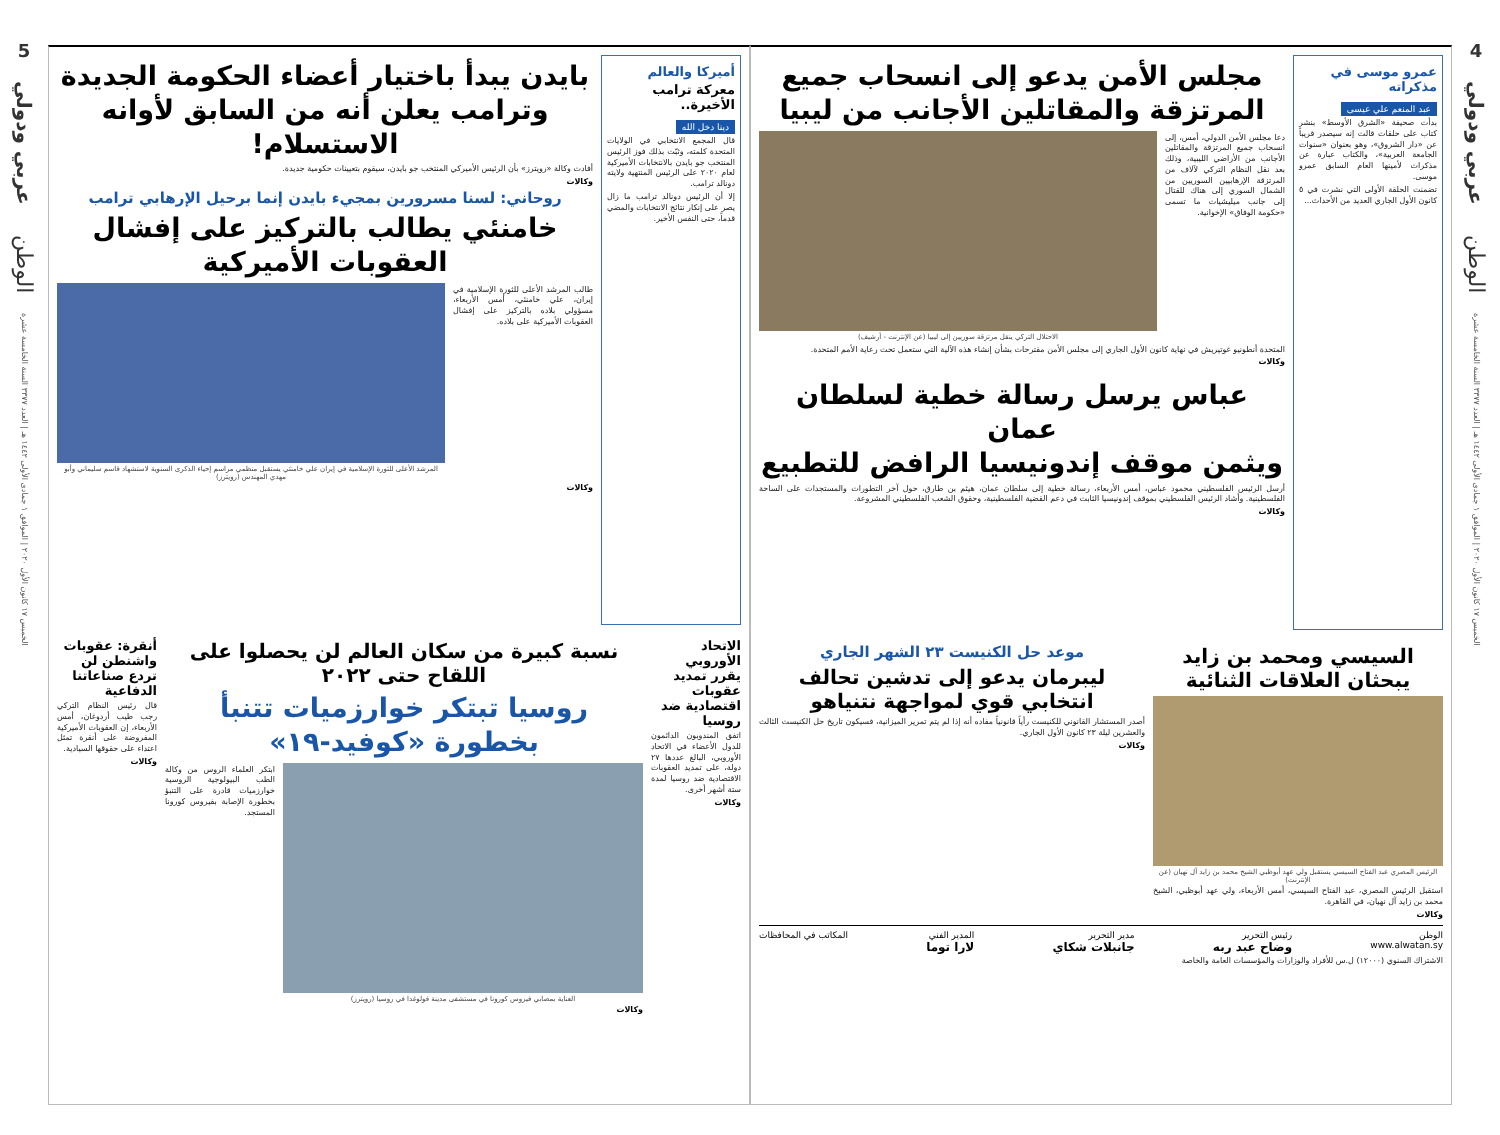4
عربي ودولي
الوطن
الخميس ١٧ كانون الأول ٢٠٢٠ | الموافق ١ جمادى الأولى ١٤٤٢ هـ | العدد ٣٣٧٧ السنة الخامسة عشرة
عمرو موسى في مذكراته
عبد المنعم علي عيسى
بدأت صحيفة «الشرق الأوسط» بنشر كتاب على حلقات قالت إنه سيصدر قريباً عن «دار الشروق»، وهو بعنوان «سنوات الجامعة العربية»، والكتاب عبارة عن مذكرات لأمينها العام السابق عمرو موسى.
تضمنت الحلقة الأولى التي نشرت في ٥ كانون الأول الجاري العديد من الأحداث...
مجلس الأمن يدعو إلى انسحاب جميع
المرتزقة والمقاتلين الأجانب من ليبيا
دعا مجلس الأمن الدولي، أمس، إلى انسحاب جميع المرتزقة والمقاتلين الأجانب من الأراضي الليبية، وذلك بعد نقل النظام التركي لآلاف من المرتزقة الإرهابيين السوريين من الشمال السوري إلى هناك للقتال إلى جانب ميليشيات ما تسمى «حكومة الوفاق» الإخوانية.
الاحتلال التركي ينقل مرتزقة سوريين إلى ليبيا (عن الإنترنت - أرشيف)
المتحدة أنطونيو غوتيريش في نهاية كانون الأول الجاري إلى مجلس الأمن مقترحات بشأن إنشاء هذه الآلية التي ستعمل تحت رعاية الأمم المتحدة.
وكالات
عباس يرسل رسالة خطية لسلطان عمان
ويثمن موقف إندونيسيا الرافض للتطبيع
أرسل الرئيس الفلسطيني محمود عباس، أمس الأربعاء، رسالة خطية إلى سلطان عمان، هيثم بن طارق، حول آخر التطورات والمستجدات على الساحة الفلسطينية. وأشاد الرئيس الفلسطيني بموقف إندونيسيا الثابت في دعم القضية الفلسطينية، وحقوق الشعب الفلسطيني المشروعة.
وكالات
السيسي ومحمد بن زايد
يبحثان العلاقات الثنائية
الرئيس المصري عبد الفتاح السيسي يستقبل ولي عهد أبوظبي الشيخ محمد بن زايد آل نهيان (عن الإنترنت)
استقبل الرئيس المصري، عبد الفتاح السيسي، أمس الأربعاء، ولي عهد أبوظبي، الشيخ محمد بن زايد آل نهيان، في القاهرة.
وكالات
موعد حل الكنيست ٢٣ الشهر الجاري
ليبرمان يدعو إلى تدشين تحالف
انتخابي قوي لمواجهة نتنياهو
أصدر المستشار القانوني للكنيست رأياً قانونياً مفاده أنه إذا لم يتم تمرير الميزانية، فسيكون تاريخ حل الكنيست الثالث والعشرين ليلة ٢٣ كانون الأول الجاري.
وكالات
الوطن
www.alwatan.sy
رئيس التحرير
وضاح عبد ربه
مدير التحرير
جانبلات شكاي
المدير الفني
لارا توما
المكاتب في المحافظات
الاشتراك السنوي (١٢٠٠٠) ل.س للأفراد والوزارات والمؤسسات العامة والخاصة
5
عربي ودولي
الوطن
الخميس ١٧ كانون الأول ٢٠٢٠ | الموافق ١ جمادى الأولى ١٤٤٢ هـ | العدد ٣٣٧٧ السنة الخامسة عشرة
أميركا والعالم
معركة ترامب الأخيرة..
دينا دخل الله
قال المجمع الانتخابي في الولايات المتحدة كلمته، وثبّت بذلك فوز الرئيس المنتخب جو بايدن بالانتخابات الأميركية لعام ٢٠٢٠ على الرئيس المنتهية ولايته دونالد ترامب.
إلا أن الرئيس دونالد ترامب ما زال يصر على إنكار نتائج الانتخابات والمضي قدماً، حتى النفس الأخير.
بايدن يبدأ باختيار أعضاء الحكومة الجديدة
وترامب يعلن أنه من السابق لأوانه الاستسلام!
أفادت وكالة «رويترز» بأن الرئيس الأميركي المنتخب جو بايدن، سيقوم بتعيينات حكومية جديدة.
وكالات
روحاني: لسنا مسرورين بمجيء بايدن إنما برحيل الإرهابي ترامب
خامنئي يطالب بالتركيز على إفشال العقوبات الأميركية
طالب المرشد الأعلى للثورة الإسلامية في إيران، علي خامنئي، أمس الأربعاء، مسؤولي بلاده بالتركيز على إفشال العقوبات الأميركية على بلاده.
المرشد الأعلى للثورة الإسلامية في إيران علي خامنئي يستقبل منظمي مراسم إحياء الذكرى السنوية لاستشهاد قاسم سليماني وأبو مهدي المهندس (رويترز)
وكالات
الاتحاد الأوروبي يقرر تمديد عقوبات اقتصادية ضد روسيا
اتفق المندوبون الدائمون للدول الأعضاء في الاتحاد الأوروبي، البالغ عددها ٢٧ دولة، على تمديد العقوبات الاقتصادية ضد روسيا لمدة ستة أشهر أخرى.
وكالات
نسبة كبيرة من سكان العالم لن يحصلوا على اللقاح حتى ٢٠٢٢
روسيا تبتكر خوارزميات تتنبأ بخطورة «كوفيد-١٩»
العناية بمصابي فيروس كورونا في مستشفى مدينة فولوغدا في روسيا (رويترز)
ابتكر العلماء الروس من وكالة الطب البيولوجية الروسية خوارزميات قادرة على التنبؤ بخطورة الإصابة بفيروس كورونا المستجد.
وكالات
أنقرة: عقوبات واشنطن لن تردع صناعاتنا الدفاعية
قال رئيس النظام التركي رجب طيب أردوغان، أمس الأربعاء، إن العقوبات الأميركية المفروضة على أنقرة تمثل اعتداء على حقوقها السيادية.
وكالات